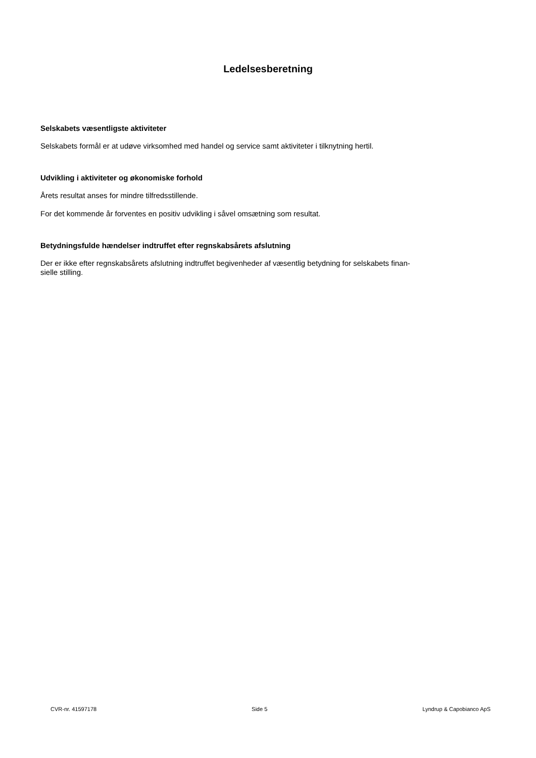Ledelsesberetning
Selskabets væsentligste aktiviteter
Selskabets formål er at udøve virksomhed med handel og service samt aktiviteter i tilknytning hertil.
Udvikling i aktiviteter og økonomiske forhold
Årets resultat anses for mindre tilfredsstillende.
For det kommende år forventes en positiv udvikling i såvel omsætning som resultat.
Betydningsfulde hændelser indtruffet efter regnskabsårets afslutning
Der er ikke efter regnskabsårets afslutning indtruffet begivenheder af væsentlig betydning for selskabets finan-
sielle stilling.
CVR-nr. 41597178 Side 5 Lyndrup & Capobianco ApS